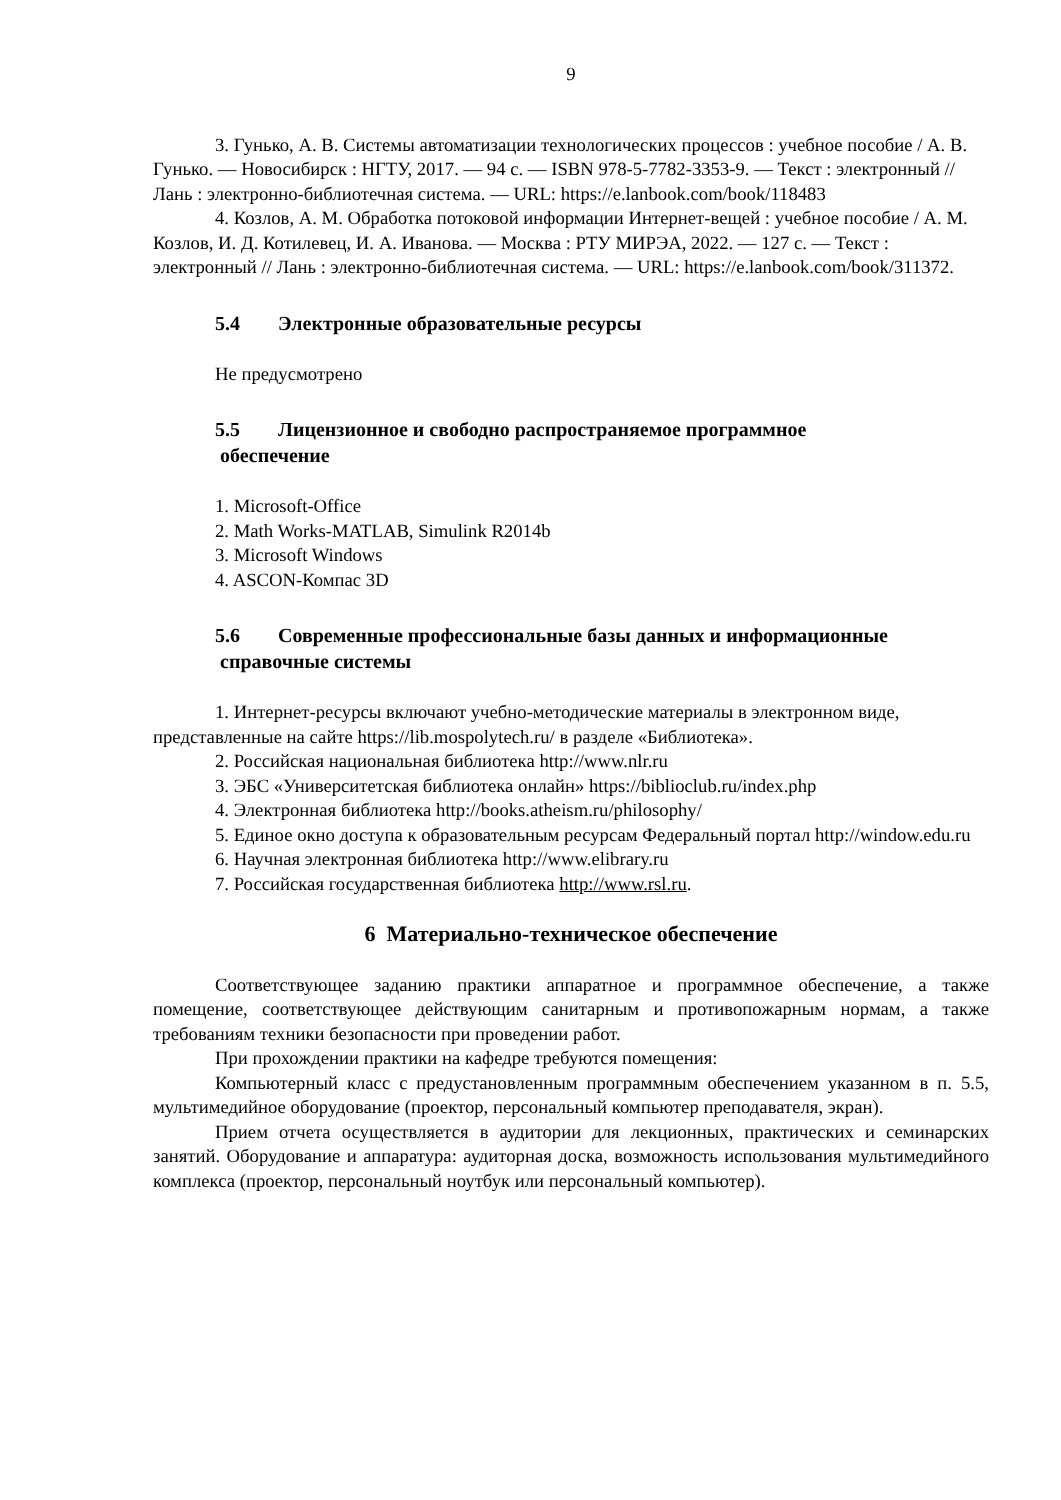9
3. Гунько, А. В. Системы автоматизации технологических процессов : учебное пособие / А. В. Гунько. — Новосибирск : НГТУ, 2017. — 94 с. — ISBN 978-5-7782-3353-9. — Текст : электронный // Лань : электронно-библиотечная система. — URL: https://e.lanbook.com/book/118483
4. Козлов, А. М. Обработка потоковой информации Интернет-вещей : учебное пособие / А. М. Козлов, И. Д. Котилевец, И. А. Иванова. — Москва : РТУ МИРЭА, 2022. — 127 с. — Текст : электронный // Лань : электронно-библиотечная система. — URL: https://e.lanbook.com/book/311372.
5.4 Электронные образовательные ресурсы
Не предусмотрено
5.5 Лицензионное и свободно распространяемое программное
обеспечение
1. Microsoft-Office
2. Math Works-MATLAB, Simulink R2014b
3. Microsoft Windows
4. ASCON-Компас 3D
5.6 Современные профессиональные базы данных и информационные
справочные системы
1. Интернет-ресурсы включают учебно-методические материалы в электронном виде, представленные на сайте https://lib.mospolytech.ru/ в разделе «Библиотека».
2. Российская национальная библиотека http://www.nlr.ru
3. ЭБС «Университетская библиотека онлайн» https://biblioclub.ru/index.php
4. Электронная библиотека http://books.atheism.ru/philosophy/
5. Единое окно доступа к образовательным ресурсам Федеральный портал http://window.edu.ru
6. Научная электронная библиотека http://www.elibrary.ru
7. Российская государственная библиотека http://www.rsl.ru.
6 Материально-техническое обеспечение
Соответствующее заданию практики аппаратное и программное обеспечение, а также помещение, соответствующее действующим санитарным и противопожарным нормам, а также требованиям техники безопасности при проведении работ.
При прохождении практики на кафедре требуются помещения:
Компьютерный класс с предустановленным программным обеспечением указанном в п. 5.5, мультимедийное оборудование (проектор, персональный компьютер преподавателя, экран).
Прием отчета осуществляется в аудитории для лекционных, практических и семинарских занятий. Оборудование и аппаратура: аудиторная доска, возможность использования мультимедийного комплекса (проектор, персональный ноутбук или персональный компьютер).